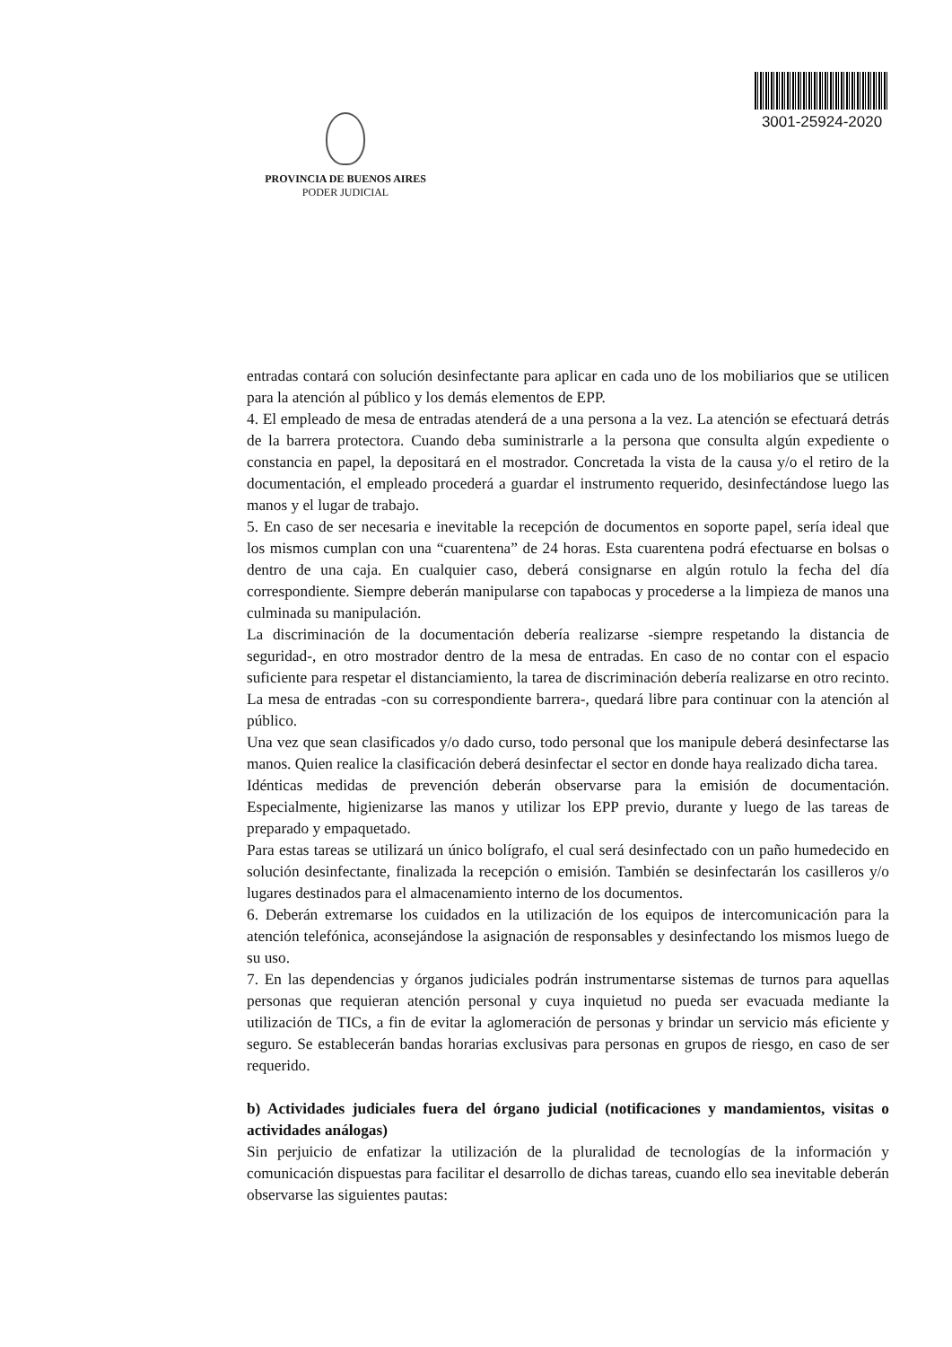PROVINCIA DE BUENOS AIRES
PODER JUDICIAL
3001-25924-2020
entradas contará con solución desinfectante para aplicar en cada uno de los mobiliarios que se utilicen para la atención al público y los demás elementos de EPP.
4. El empleado de mesa de entradas atenderá de a una persona a la vez. La atención se efectuará detrás de la barrera protectora. Cuando deba suministrarle a la persona que consulta algún expediente o constancia en papel, la depositará en el mostrador. Concretada la vista de la causa y/o el retiro de la documentación, el empleado procederá a guardar el instrumento requerido, desinfectándose luego las manos y el lugar de trabajo.
5. En caso de ser necesaria e inevitable la recepción de documentos en soporte papel, sería ideal que los mismos cumplan con una “cuarentena” de 24 horas. Esta cuarentena podrá efectuarse en bolsas o dentro de una caja. En cualquier caso, deberá consignarse en algún rotulo la fecha del día correspondiente. Siempre deberán manipularse con tapabocas y procederse a la limpieza de manos una culminada su manipulación.
La discriminación de la documentación debería realizarse -siempre respetando la distancia de seguridad-, en otro mostrador dentro de la mesa de entradas. En caso de no contar con el espacio suficiente para respetar el distanciamiento, la tarea de discriminación debería realizarse en otro recinto. La mesa de entradas -con su correspondiente barrera-, quedará libre para continuar con la atención al público.
Una vez que sean clasificados y/o dado curso, todo personal que los manipule deberá desinfectarse las manos. Quien realice la clasificación deberá desinfectar el sector en donde haya realizado dicha tarea.
Idénticas medidas de prevención deberán observarse para la emisión de documentación. Especialmente, higienizarse las manos y utilizar los EPP previo, durante y luego de las tareas de preparado y empaquetado.
Para estas tareas se utilizará un único bolígrafo, el cual será desinfectado con un paño humedecido en solución desinfectante, finalizada la recepción o emisión. También se desinfectarán los casilleros y/o lugares destinados para el almacenamiento interno de los documentos.
6. Deberán extremarse los cuidados en la utilización de los equipos de intercomunicación para la atención telefónica, aconsejándose la asignación de responsables y desinfectando los mismos luego de su uso.
7. En las dependencias y órganos judiciales podrán instrumentarse sistemas de turnos para aquellas personas que requieran atención personal y cuya inquietud no pueda ser evacuada mediante la utilización de TICs, a fin de evitar la aglomeración de personas y brindar un servicio más eficiente y seguro. Se establecerán bandas horarias exclusivas para personas en grupos de riesgo, en caso de ser requerido.
b) Actividades judiciales fuera del órgano judicial (notificaciones y mandamientos, visitas o actividades análogas)
Sin perjuicio de enfatizar la utilización de la pluralidad de tecnologías de la información y comunicación dispuestas para facilitar el desarrollo de dichas tareas, cuando ello sea inevitable deberán observarse las siguientes pautas: